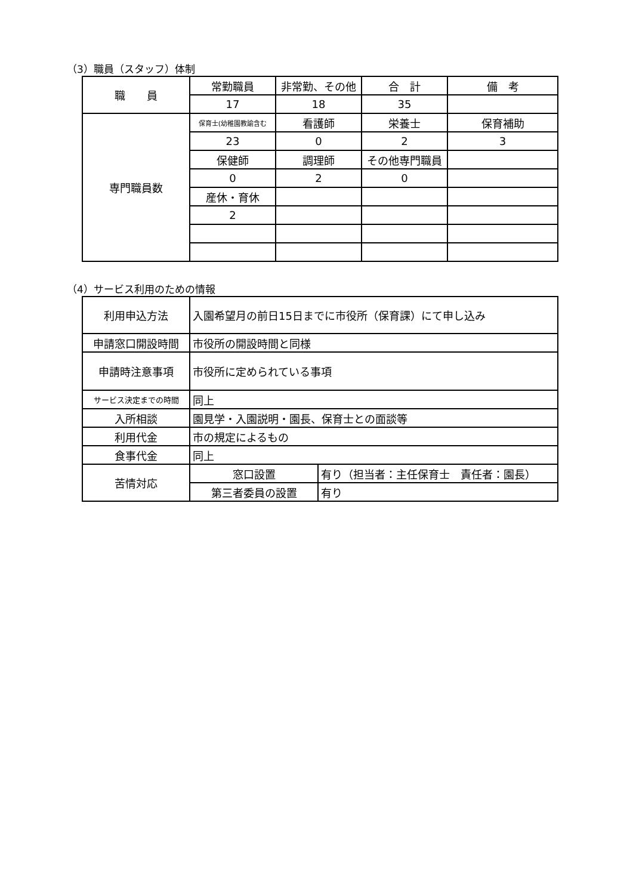（3）職員（スタッフ）体制
| 職 員 | 常勤職員 | 非常勤、その他 | 合 計 | 備 考 |
| | 17 | 18 | 35 | |
| 専門職員数 | 保育士(幼稚園教諭含む | 看護師 | 栄養士 | 保育補助 |
| | 23 | 0 | 2 | 3 |
| | 保健師 | 調理師 | その他専門職員 | |
| | 0 | 2 | 0 | |
| | 産休・育休 | | | |
| | 2 | | | |
（4）サービス利用のための情報
| 利用申込方法 | 入園希望月の前日15日までに市役所（保育課）にて申し込み | |
| 申請窓口開設時間 | 市役所の開設時間と同様 | |
| 申請時注意事項 | 市役所に定められている事項 | |
| サービス決定までの時間 | 同上 | |
| 入所相談 | 園見学・入園説明・園長、保育士との面談等 | |
| 利用代金 | 市の規定によるもの | |
| 食事代金 | 同上 | |
| 苦情対応 | 窓口設置 | 有り（担当者：主任保育士 責任者：園長） |
| | 第三者委員の設置 | 有り |